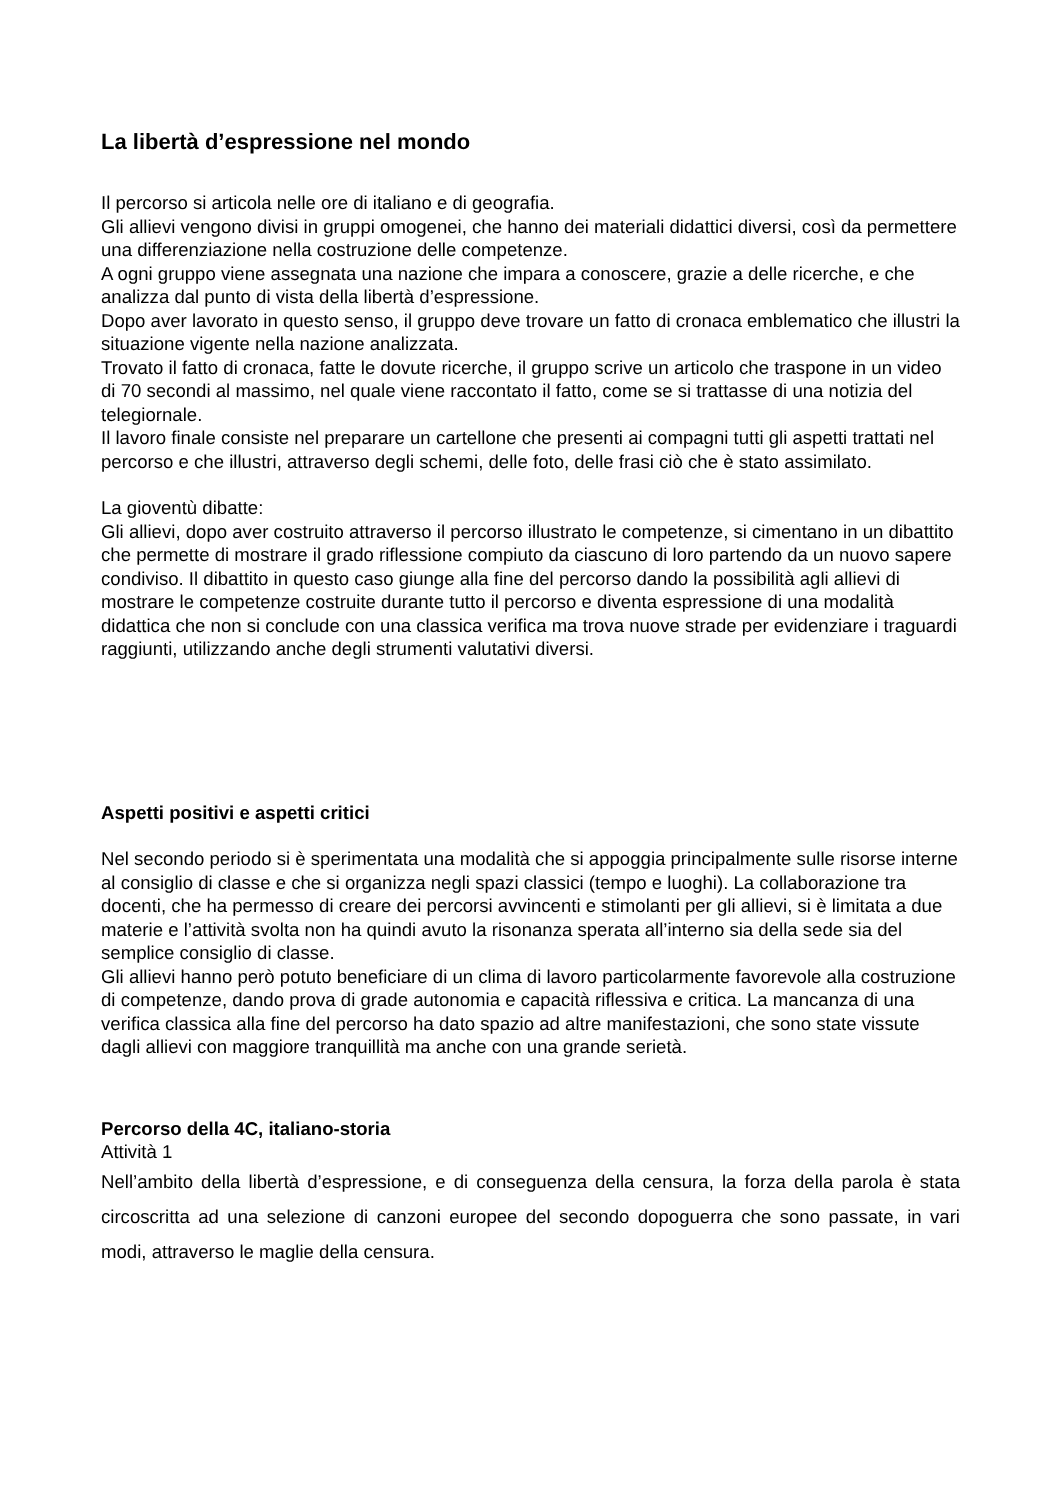La libertà d’espressione nel mondo
Il percorso si articola nelle ore di italiano e di geografia.
Gli allievi vengono divisi in gruppi omogenei, che hanno dei materiali didattici diversi, così da permettere una differenziazione nella costruzione delle competenze.
A ogni gruppo viene assegnata una nazione che impara a conoscere, grazie a delle ricerche, e che analizza dal punto di vista della libertà d’espressione.
Dopo aver lavorato in questo senso, il gruppo deve trovare un fatto di cronaca emblematico che illustri la situazione vigente nella nazione analizzata.
Trovato il fatto di cronaca, fatte le dovute ricerche, il gruppo scrive un articolo che traspone in un video di 70 secondi al massimo, nel quale viene raccontato il fatto, come se si trattasse di una notizia del telegiornale.
Il lavoro finale consiste nel preparare un cartellone che presenti ai compagni tutti gli aspetti trattati nel percorso e che illustri, attraverso degli schemi, delle foto, delle frasi ciò che è stato assimilato.
La gioventù dibatte:
Gli allievi, dopo aver costruito attraverso il percorso illustrato le competenze, si cimentano in un dibattito che permette di mostrare il grado riflessione compiuto da ciascuno di loro partendo da un nuovo sapere condiviso. Il dibattito in questo caso giunge alla fine del percorso dando la possibilità agli allievi di mostrare le competenze costruite durante tutto il percorso e diventa espressione di una modalità didattica che non si conclude con una classica verifica ma trova nuove strade per evidenziare i traguardi raggiunti, utilizzando anche degli strumenti valutativi diversi.
Aspetti positivi e aspetti critici
Nel secondo periodo si è sperimentata una modalità che si appoggia principalmente sulle risorse interne al consiglio di classe e che si organizza negli spazi classici (tempo e luoghi). La collaborazione tra docenti, che ha permesso di creare dei percorsi avvincenti e stimolanti per gli allievi, si è limitata a due materie e l’attività svolta non ha quindi avuto la risonanza sperata all’interno sia della sede sia del semplice consiglio di classe.
Gli allievi hanno però potuto beneficiare di un clima di lavoro particolarmente favorevole alla costruzione di competenze, dando prova di grade autonomia e capacità riflessiva e critica. La mancanza di una verifica classica alla fine del percorso ha dato spazio ad altre manifestazioni, che sono state vissute dagli allievi con maggiore tranquillità ma anche con una grande serietà.
Percorso della 4C, italiano-storia
Attività 1
Nell’ambito della libertà d’espressione, e di conseguenza della censura, la forza della parola è stata circoscritta ad una selezione di canzoni europee del secondo dopoguerra che sono passate, in vari modi, attraverso le maglie della censura.